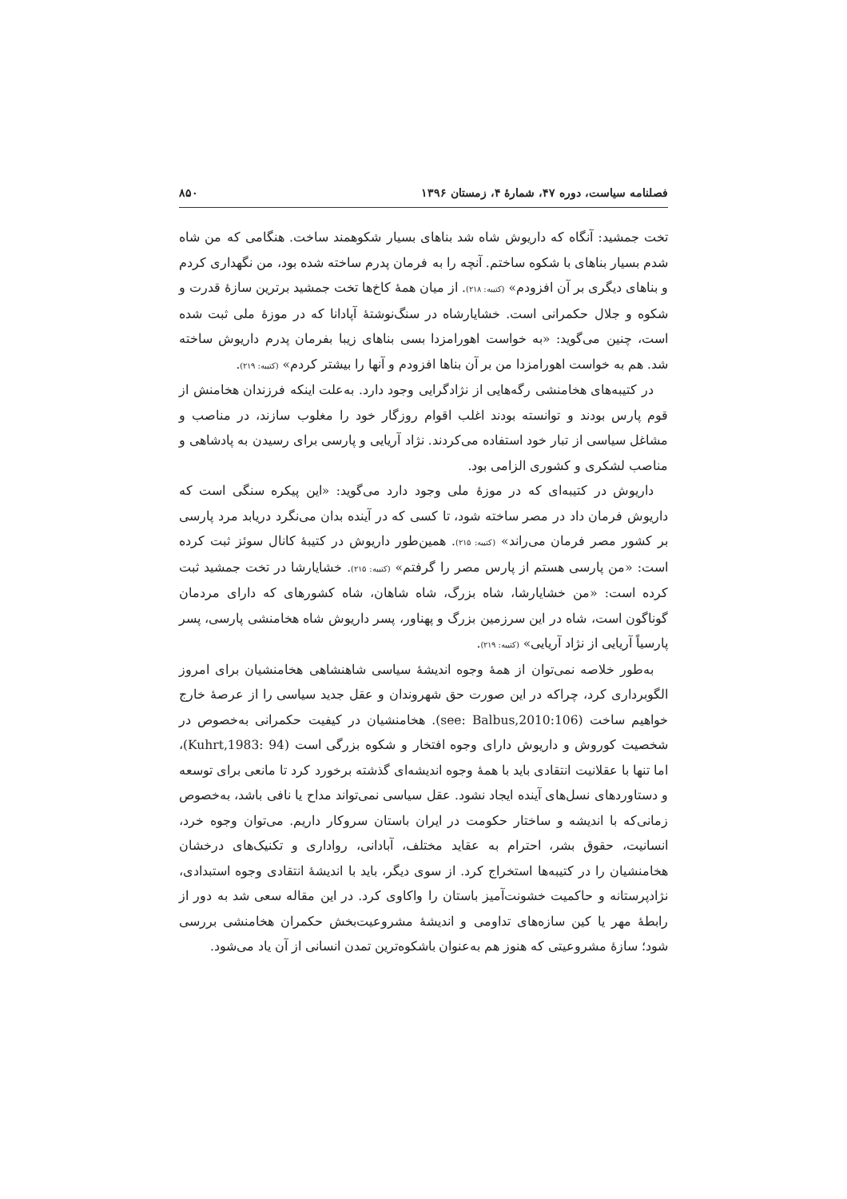فصلنامه سیاست، دوره ۴۷، شمارهٔ ۴، زمستان ۱۳۹۶ ۸۵۰
تخت جمشید: آنگاه که داریوش شاه شد بناهای بسیار شکوهمند ساخت. هنگامی که من شاه شدم بسیار بناهای با شکوه ساختم. آنچه را به فرمان پدرم ساخته شده بود، من نگهداری کردم و بناهای دیگری بر آن افزودم» (کتیبه: ۲۱۸). از میان همهٔ کاخ‌ها تخت جمشید برترین سازهٔ قدرت و شکوه و جلال حکمرانی است. خشایارشاه در سنگ‌نوشتهٔ آپادانا که در موزهٔ ملی ثبت شده است، چنین می‌گوید: «به خواست اهورامزدا بسی بناهای زیبا بفرمان پدرم داریوش ساخته شد. هم به خواست اهورامزدا من بر آن بناها افزودم و آنها را بیشتر کردم» (کتیبه: ۲۱۹).
در کتیبه‌های هخامنشی رگه‌هایی از نژادگرایی وجود دارد. به‌علت اینکه فرزندان هخامنش از قوم پارس بودند و توانسته بودند اغلب اقوام روزگار خود را مغلوب سازند، در مناصب و مشاغل سیاسی از تبار خود استفاده می‌کردند. نژاد آریایی و پارسی برای رسیدن به پادشاهی و مناصب لشکری و کشوری الزامی بود.
داریوش در کتیبه‌ای که در موزهٔ ملی وجود دارد می‌گوید: «این پیکره سنگی است که داریوش فرمان داد در مصر ساخته شود، تا کسی که در آینده بدان می‌نگرد دریابد مرد پارسی بر کشور مصر فرمان می‌راند» (کتیبه: ۲۱۵). همین‌طور داریوش در کتیبهٔ کانال سوئز ثبت کرده است: «من پارسی هستم از پارس مصر را گرفتم» (کتیبه: ۲۱۵). خشایارشا در تخت جمشید ثبت کرده است: «من خشایارشا، شاه بزرگ، شاه شاهان، شاه کشورهای که دارای مردمان گوناگون است، شاه در این سرزمین بزرگ و پهناور، پسر داریوش شاه هخامنشی پارسی، پسر پارسیاً آریایی از نژاد آریایی» (کتیبه: ۲۱۹).
به‌طور خلاصه نمی‌توان از همهٔ وجوه اندیشهٔ سیاسی شاهنشاهی هخامنشیان برای امروز الگوبرداری کرد، چراکه در این صورت حق شهروندان و عقل جدید سیاسی را از عرصهٔ خارج خواهیم ساخت (see: Balbus,2010:106). هخامنشیان در کیفیت حکمرانی به‌خصوص در شخصیت کوروش و داریوش دارای وجوه افتخار و شکوه بزرگی است (Kuhrt,1983: 94)، اما تنها با عقلانیت انتقادی باید با همهٔ وجوه اندیشه‌ای گذشته برخورد کرد تا مانعی برای توسعه و دستاوردهای نسل‌های آینده ایجاد نشود. عقل سیاسی نمی‌تواند مداح یا نافی باشد، به‌خصوص زمانی‌که با اندیشه و ساختار حکومت در ایران باستان سروکار داریم. می‌توان وجوه خرد، انسانیت، حقوق بشر، احترام به عقاید مختلف، آبادانی، رواداری و تکنیک‌های درخشان هخامنشیان را در کتیبه‌ها استخراج کرد. از سوی دیگر، باید با اندیشهٔ انتقادی وجوه استبدادی، نژادپرستانه و حاکمیت خشونت‌آمیز باستان را واکاوی کرد. در این مقاله سعی شد به دور از رابطهٔ مهر یا کین سازه‌های تداومی و اندیشهٔ مشروعیت‌بخش حکمران هخامنشی بررسی شود؛ سازهٔ مشروعیتی که هنوز هم به‌عنوان باشکوه‌ترین تمدن انسانی از آن یاد می‌شود.